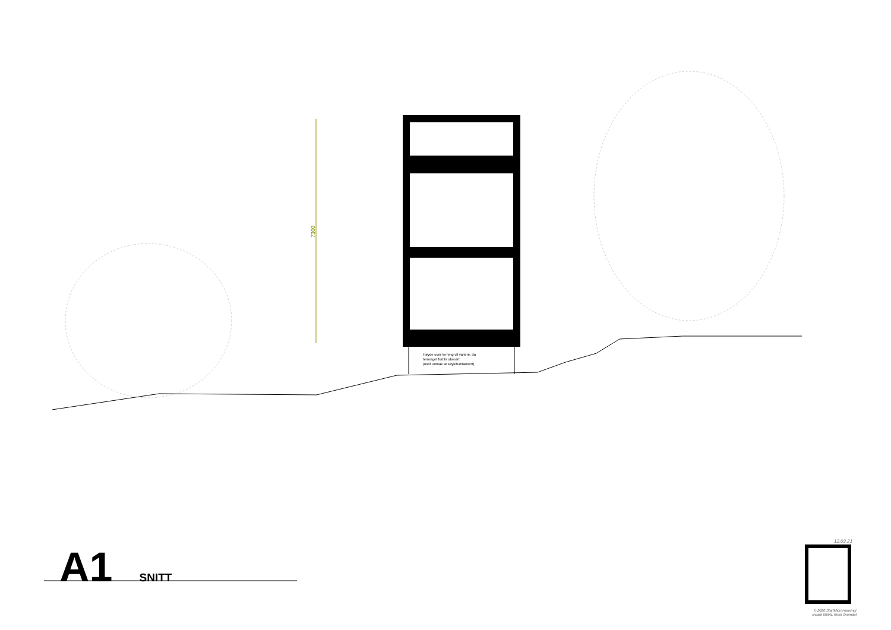7300
Høyde over terreng vil variere, da
terrenget forblir uberørt
(med unntak at søylefundament)
A1 SNITT
12.03.21
© 2020 StartMicroHousing/
siv.ark MNAL Kirsti Sveindal